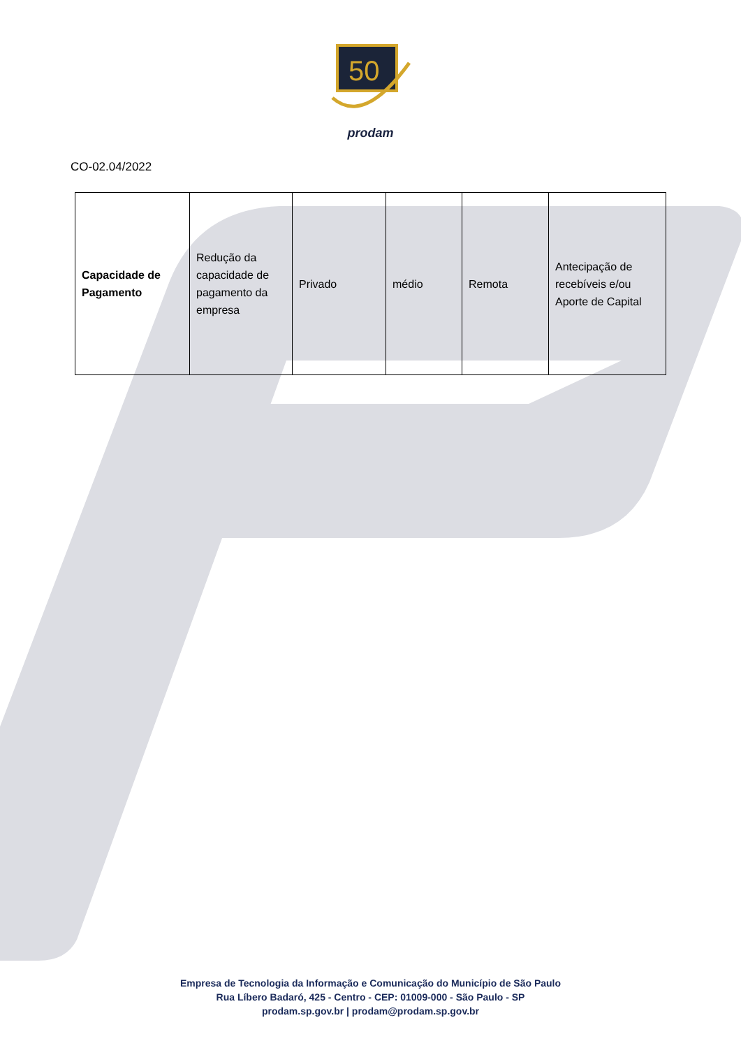50
prodam
CO-02.04/2022
| Capacidade de Pagamento | Redução da capacidade de pagamento da empresa | Privado | médio | Remota | Antecipação de recebíveis e/ou Aporte de Capital |
Empresa de Tecnologia da Informação e Comunicação do Município de São Paulo
Rua Líbero Badaró, 425 - Centro - CEP: 01009-000 - São Paulo - SP
prodam.sp.gov.br | prodam@prodam.sp.gov.br